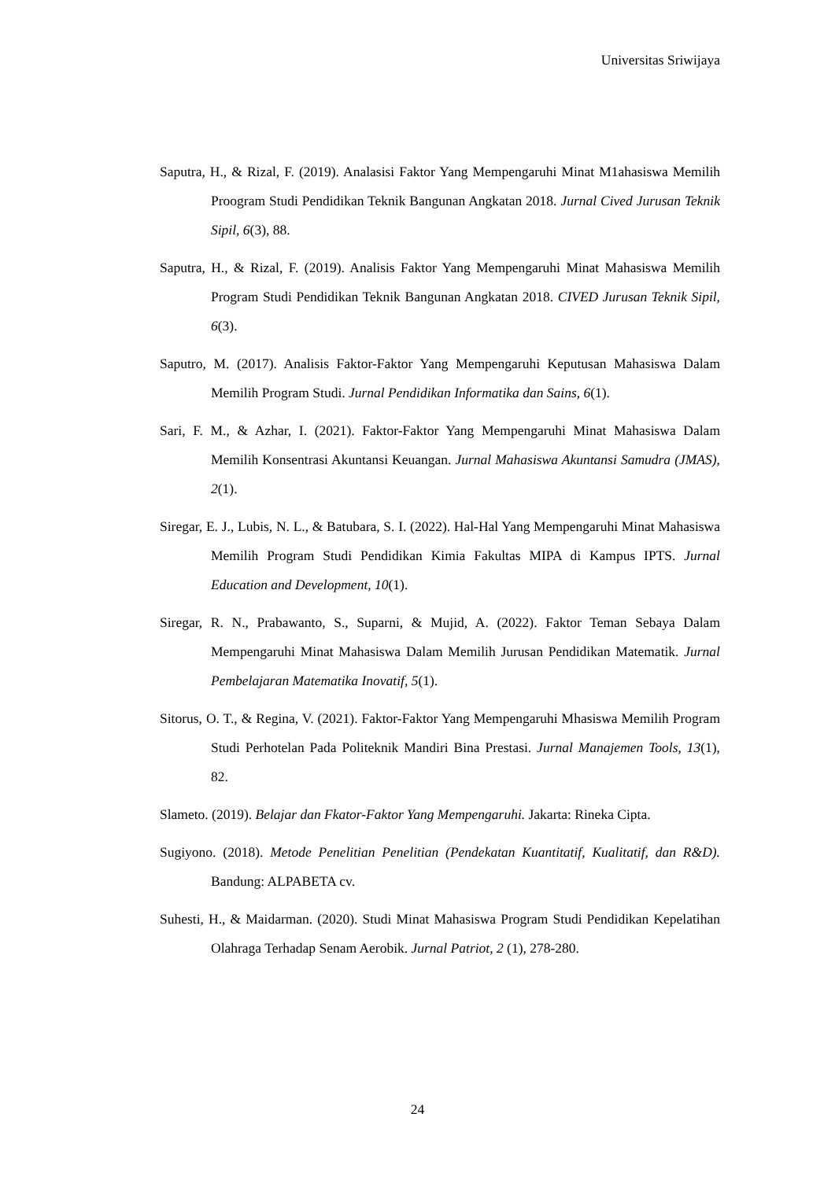Universitas Sriwijaya
Saputra, H., & Rizal, F. (2019). Analasisi Faktor Yang Mempengaruhi Minat M1ahasiswa Memilih Proogram Studi Pendidikan Teknik Bangunan Angkatan 2018. Jurnal Cived Jurusan Teknik Sipil, 6(3), 88.
Saputra, H., & Rizal, F. (2019). Analisis Faktor Yang Mempengaruhi Minat Mahasiswa Memilih Program Studi Pendidikan Teknik Bangunan Angkatan 2018. CIVED Jurusan Teknik Sipil, 6(3).
Saputro, M. (2017). Analisis Faktor-Faktor Yang Mempengaruhi Keputusan Mahasiswa Dalam Memilih Program Studi. Jurnal Pendidikan Informatika dan Sains, 6(1).
Sari, F. M., & Azhar, I. (2021). Faktor-Faktor Yang Mempengaruhi Minat Mahasiswa Dalam Memilih Konsentrasi Akuntansi Keuangan. Jurnal Mahasiswa Akuntansi Samudra (JMAS), 2(1).
Siregar, E. J., Lubis, N. L., & Batubara, S. I. (2022). Hal-Hal Yang Mempengaruhi Minat Mahasiswa Memilih Program Studi Pendidikan Kimia Fakultas MIPA di Kampus IPTS. Jurnal Education and Development, 10(1).
Siregar, R. N., Prabawanto, S., Suparni, & Mujid, A. (2022). Faktor Teman Sebaya Dalam Mempengaruhi Minat Mahasiswa Dalam Memilih Jurusan Pendidikan Matematik. Jurnal Pembelajaran Matematika Inovatif, 5(1).
Sitorus, O. T., & Regina, V. (2021). Faktor-Faktor Yang Mempengaruhi Mhasiswa Memilih Program Studi Perhotelan Pada Politeknik Mandiri Bina Prestasi. Jurnal Manajemen Tools, 13(1), 82.
Slameto. (2019). Belajar dan Fkator-Faktor Yang Mempengaruhi. Jakarta: Rineka Cipta.
Sugiyono. (2018). Metode Penelitian Penelitian (Pendekatan Kuantitatif, Kualitatif, dan R&D). Bandung: ALPABETA cv.
Suhesti, H., & Maidarman. (2020). Studi Minat Mahasiswa Program Studi Pendidikan Kepelatihan Olahraga Terhadap Senam Aerobik. Jurnal Patriot, 2 (1), 278-280.
24